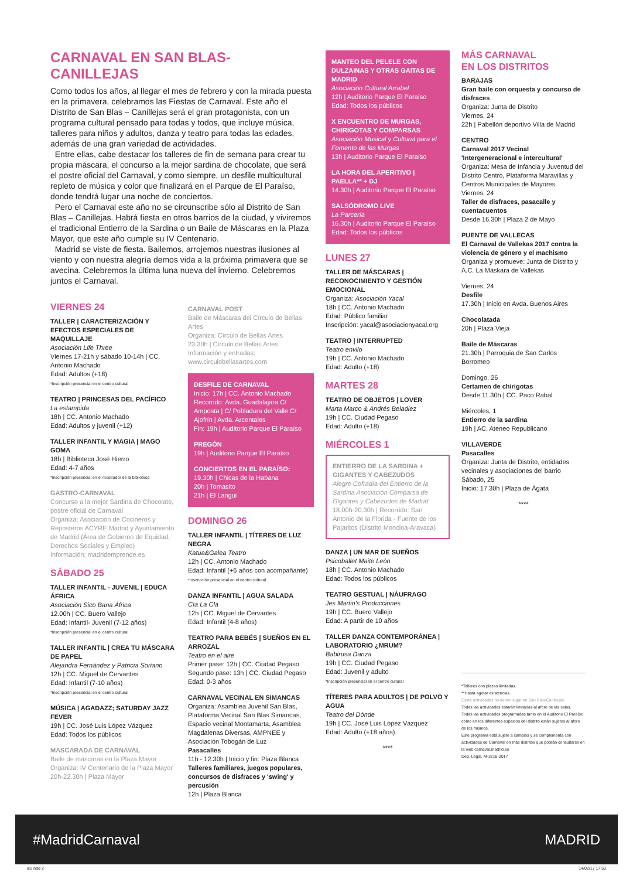CARNAVAL EN SAN BLAS-CANILLEJAS
Como todos los años, al llegar el mes de febrero y con la mirada puesta en la primavera, celebramos las Fiestas de Carnaval. Este año el Distrito de San Blas – Canillejas será el gran protagonista, con un programa cultural pensado para todas y todos, que incluye música, talleres para niños y adultos, danza y teatro para todas las edades, además de una gran variedad de actividades.
Entre ellas, cabe destacar los talleres de fin de semana para crear tu propia máscara, el concurso a la mejor sardina de chocolate, que será el postre oficial del Carnaval, y como siempre, un desfile multicultural repleto de música y color que finalizará en el Parque de El Paraíso, donde tendrá lugar una noche de conciertos.
Pero el Carnaval este año no se circunscribe sólo al Distrito de San Blas – Canillejas. Habrá fiesta en otros barrios de la ciudad, y viviremos el tradicional Entierro de la Sardina o un Baile de Máscaras en la Plaza Mayor, que este año cumple su IV Centenario.
Madrid se viste de fiesta. Bailemos, arrojemos nuestras ilusiones al viento y con nuestra alegría demos vida a la próxima primavera que se avecina. Celebremos la última luna nueva del invierno. Celebremos juntos el Carnaval.
VIERNES 24
TALLER | CARACTERIZACIÓN Y EFECTOS ESPECIALES DE MAQUILLAJE
Asociación Life Three
Viernes 17-21h y sábado 10-14h | CC. Antonio Machado
Edad: Adultos (+18)
*Inscripción presencial en el centro cultural
TEATRO | PRINCESAS DEL PACÍFICO
La estampida
18h | CC. Antonio Machado
Edad: Adultos y juvenil (+12)
TALLER INFANTIL Y MAGIA | MAGO GOMA
18h | Biblioteca José Hierro
Edad: 4-7 años
*Inscripción presencial en el mostrador de la biblioteca
GASTRO-CARNAVAL
Concurso a la mejor Sardina de Chocolate, postre oficial de Carnaval
Organiza: Asociación de Cocineros y Reposteros ACYRE Madrid y Ayuntamiento de Madrid (Área de Gobierno de Equidad, Derechos Sociales y Empleo)
Información: madridemprende.es
SÁBADO 25
TALLER INFANTIL - JUVENIL | EDUCA ÁFRICA
Asociación Sico Bana África
12.00h | CC. Buero Vallejo
Edad: Infantil- Juvenil (7-12 años)
*Inscripción presencial en el centro cultural
TALLER INFANTIL | CREA TU MÁSCARA DE PAPEL
Alejandra Fernández y Patricia Soriano
12h | CC. Miguel de Cervantes
Edad: Infantil (7-10 años)
*Inscripción presencial en el centro cultural
MÚSICA | AGADAZZ; SATURDAY JAZZ FEVER
19h | CC. José Luis López Vázquez
Edad: Todos los públicos
MASCARADA DE CARNAVAL
Baile de máscaras en la Plaza Mayor
Organiza: IV Centenario de la Plaza Mayor
20h-22.30h | Plaza Mayor
CARNAVAL POST
Baile de Máscaras del Círculo de Bellas Artes
Organiza: Círculo de Bellas Artes
23.30h | Círculo de Bellas Artes
Información y entradas:
www.circulobellasartes.com
DESFILE DE CARNAVAL
Inicio: 17h | CC. Antonio Machado
Recorrido: Avda. Guadalajara C/ Amposta | C/ Pobladura del Valle C/ Ajofrín | Avda. Arcentales
Fin: 19h | Auditorio Parque El Paraíso
PREGÓN
19h | Auditorio Parque El Paraíso
CONCIERTOS EN EL PARAÍSO:
19.30h | Chicas de la Habana
20h | Tomasito
21h | El Langui
DOMINGO 26
TALLER INFANTIL | TÍTERES DE LUZ NEGRA
Katua&Galea Teatro
12h | CC. Antonio Machado
Edad: Infantil (+6 años con acompañante)
*Inscripción presencial en el centro cultural
DANZA INFANTIL | AGUA SALADA
Cía La Clá
12h | CC. Miguel de Cervantes
Edad: Infantil (4-8 años)
TEATRO PARA BEBÉS | SUEÑOS EN EL ARROZAL
Teatro en el aire
Primer pase: 12h | CC. Ciudad Pegaso
Segundo pase: 13h | CC. Ciudad Pegaso
Edad: 0-3 años
CARNAVAL VECINAL EN SIMANCAS
Organiza: Asamblea Juvenil San Blas, Plataforma Vecinal San Blas Simancas, Espacio vecinal Montamarta, Asamblea Magdalenas Diversas, AMPNEE y Asociación Tobogán de Luz
Pasacalles
11h - 12.30h | Inicio y fin: Plaza Blanca
Talleres familiares, juegos populares, concursos de disfraces y 'swing' y percusión
12h | Plaza Blanca
MANTEO DEL PELELE CON DULZAINAS Y OTRAS GAITAS DE MADRID
Asociación Cultural Arrabel
12h | Auditorio Parque El Paraíso
Edad: Todos los públicos
X ENCUENTRO DE MURGAS, CHIRIGOTAS Y COMPARSAS
Asociación Musical y Cultural para el Fomento de las Murgas
13h | Auditorio Parque El Paraíso
LA HORA DEL APERITIVO | PAELLA** + DJ
14.30h | Auditorio Parque El Paraíso
SALSÓDROMO LIVE
La Parcería
16.30h | Auditorio Parque El Paraíso
Edad: Todos los públicos
LUNES 27
TALLER DE MÁSCARAS | RECONOCIMIENTO Y GESTIÓN EMOCIONAL
Organiza: Asociación Yacal
18h | CC. Antonio Machado
Edad: Público familiar
Inscripción: yacal@asociacionyacal.org
TEATRO | INTERRUPTED
Teatro envilo
19h | CC. Antonio Machado
Edad: Adulto (+18)
MARTES 28
TEATRO DE OBJETOS | LOVER
Marta Marco & Andrés Beladiez
19h | CC. Ciudad Pegaso
Edad: Adulto (+18)
MIÉRCOLES 1
ENTIERRO DE LA SARDINA + GIGANTES Y CABEZUDOS
Alegre Cofradía del Entierro de la Sardina Asociación Comparsa de Gigantes y Cabezudos de Madrid
18.00h-20.30h | Recorrido: San Antonio de la Florida - Fuente de los Pajaritos (Distrito Moncloa-Aravaca)
DANZA | UN MAR DE SUEÑOS
Psicoballet Maite León
18h | CC. Antonio Machado
Edad: Todos los públicos
TEATRO GESTUAL | NÁUFRAGO
Jes Martin's Producciones
19h | CC. Buero Vallejo
Edad: A partir de 10 años
TALLER DANZA CONTEMPORÁNEA | LABORATORIO ¿MRUM?
Babirusa Danza
19h | CC. Ciudad Pegaso
Edad: Juvenil y adulto
*Inscripción presencial en el centro cultural
TÍTERES PARA ADULTOS | DE POLVO Y AGUA
Teatro del Dónde
19h | CC. José Luis López Vázquez
Edad: Adulto (+18 años)
****
MÁS CARNAVAL
EN LOS DISTRITOS
BARAJAS
Gran baile con orquesta y concurso de disfraces
Organiza: Junta de Distrito
Viernes, 24
22h | Pabellón deportivo Villa de Madrid
CENTRO
Carnaval 2017 Vecinal 'Intergeneracional e intercultural'
Organiza: Mesa de Infancia y Juventud del Distrito Centro, Plataforma Maravillas y Centros Municipales de Mayores
Viernes, 24
Taller de disfraces, pasacalle y cuentacuentos
Desde 16.30h | Plaza 2 de Mayo
PUENTE DE VALLECAS
El Carnaval de Vallekas 2017 contra la violencia de género y el machismo
Organiza y promueve: Junta de Distrito y A.C. La Máskara de Vallekas
Viernes, 24
Desfile
17.30h | Inicio en Avda. Buenos Aires
Chocolatada
20h | Plaza Vieja
Baile de Máscaras
21.30h | Parroquia de San Carlos Borromeo
Domingo, 26
Certamen de chirigotas
Desde 11.30h | CC. Paco Rabal
Miércoles, 1
Entierro de la sardina
19h | AC. Ateneo Republicano
VILLAVERDE
Pasacalles
Organiza: Junta de Distrito, entidades vecinales y asociaciones del barrio
Sábado, 25
Inicio: 17.30h | Plaza de Ágata
****
*Talleres con plazas limitadas.
**Hasta agotar existencias.
Estas actividades no tienen lugar en San Blas-Canillejas.
Todas las actividades estarán limitadas al aforo de las salas.
Todas las actividades programadas tanto en el Auditorio El Paraíso como en los diferentes espacios del distrito están sujetos al aforo de los mismos.
Este programa está sujeto a cambios y se complementa con actividades de Carnaval en más distritos que podrán consultarse en la web carnaval.madrid.es
Dep. Legal. M-3218-2017
#MadridCarnaval MADRID
a3.indd 2 14/02/17 17:53